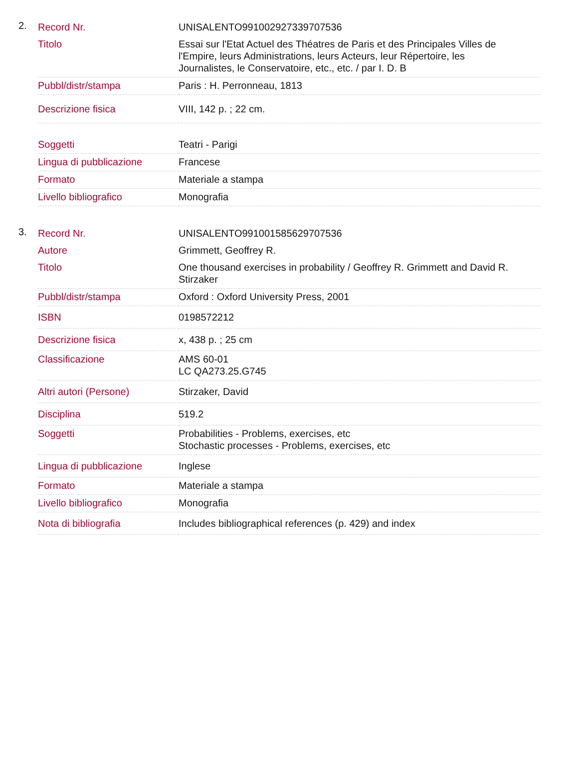2.
| Record Nr. | UNISALENTO991002927339707536 |
| Titolo | Essai sur l'Etat Actuel des Théatres de Paris et des Principales Villes de l'Empire, leurs Administrations, leurs Acteurs, leur Répertoire, les Journalistes, le Conservatoire, etc., etc. / par I. D. B |
| Pubbl/distr/stampa | Paris : H. Perronneau, 1813 |
| Descrizione fisica | VIII, 142 p. ; 22 cm. |
| Soggetti | Teatri - Parigi |
| Lingua di pubblicazione | Francese |
| Formato | Materiale a stampa |
| Livello bibliografico | Monografia |
3.
| Record Nr. | UNISALENTO991001585629707536 |
| Autore | Grimmett, Geoffrey R. |
| Titolo | One thousand exercises in probability / Geoffrey R. Grimmett and David R. Stirzaker |
| Pubbl/distr/stampa | Oxford : Oxford University Press, 2001 |
| ISBN | 0198572212 |
| Descrizione fisica | x, 438 p. ; 25 cm |
| Classificazione | AMS 60-01 LC QA273.25.G745 |
| Altri autori (Persone) | Stirzaker, David |
| Disciplina | 519.2 |
| Soggetti | Probabilities - Problems, exercises, etc Stochastic processes - Problems, exercises, etc |
| Lingua di pubblicazione | Inglese |
| Formato | Materiale a stampa |
| Livello bibliografico | Monografia |
| Nota di bibliografia | Includes bibliographical references (p. 429) and index |